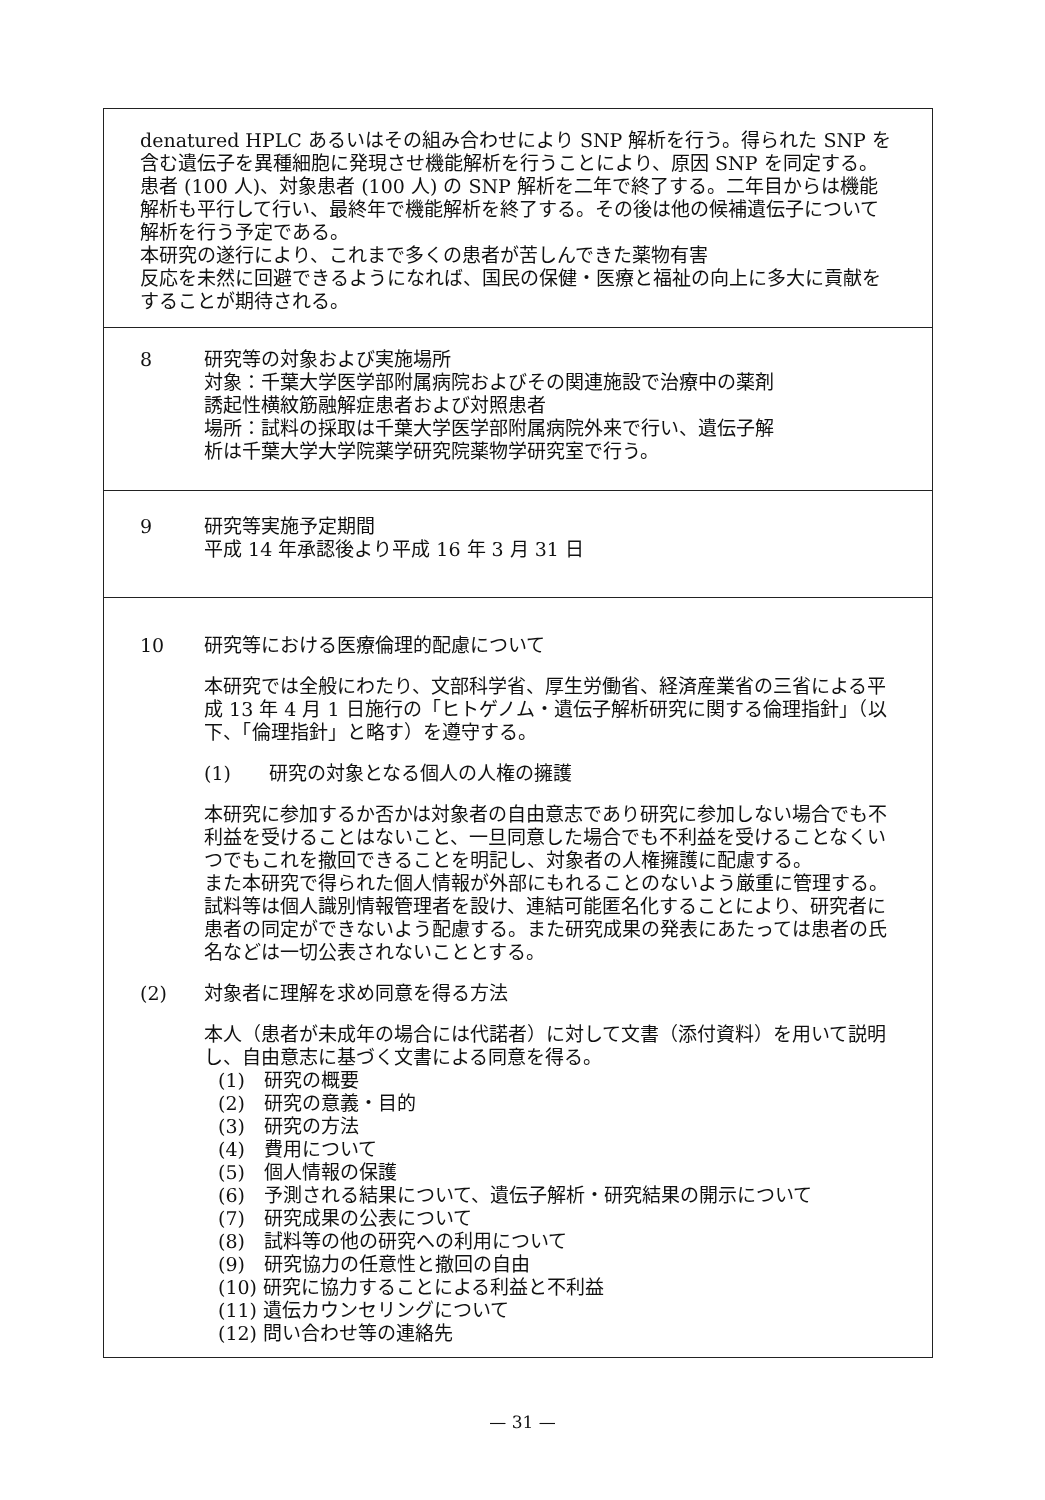denatured HPLC あるいはその組み合わせにより SNP 解析を行う。得られた SNP を含む遺伝子を異種細胞に発現させ機能解析を行うことにより、原因 SNP を同定する。患者 (100 人)、対象患者 (100 人) の SNP 解析を二年で終了する。二年目からは機能解析も平行して行い、最終年で機能解析を終了する。その後は他の候補遺伝子について解析を行う予定である。
本研究の遂行により、これまで多くの患者が苦しんできた薬物有害
反応を未然に回避できるようになれば、国民の保健・医療と福祉の向上に多大に貢献をすることが期待される。
8 研究等の対象および実施場所
対象：千葉大学医学部附属病院およびその関連施設で治療中の薬剤
誘起性横紋筋融解症患者および対照患者
場所：試料の採取は千葉大学医学部附属病院外来で行い、遺伝子解
析は千葉大学大学院薬学研究院薬物学研究室で行う。
9 研究等実施予定期間
平成 14 年承認後より平成 16 年 3 月 31 日
10 研究等における医療倫理的配慮について
本研究では全般にわたり、文部科学省、厚生労働省、経済産業省の三省による平成 13 年 4 月 1 日施行の「ヒトゲノム・遺伝子解析研究に関する倫理指針」（以下、「倫理指針」と略す）を遵守する。
(1)　　研究の対象となる個人の人権の擁護
本研究に参加するか否かは対象者の自由意志であり研究に参加しない場合でも不利益を受けることはないこと、一旦同意した場合でも不利益を受けることなくいつでもこれを撤回できることを明記し、対象者の人権擁護に配慮する。
また本研究で得られた個人情報が外部にもれることのないよう厳重に管理する。試料等は個人識別情報管理者を設け、連結可能匿名化することにより、研究者に患者の同定ができないよう配慮する。また研究成果の発表にあたっては患者の氏名などは一切公表されないこととする。
(2) 対象者に理解を求め同意を得る方法
本人（患者が未成年の場合には代諾者）に対して文書（添付資料）を用いて説明し、自由意志に基づく文書による同意を得る。
(1)　研究の概要
(2)　研究の意義・目的
(3)　研究の方法
(4)　費用について
(5)　個人情報の保護
(6)　予測される結果について、遺伝子解析・研究結果の開示について
(7)　研究成果の公表について
(8)　試料等の他の研究への利用について
(9)　研究協力の任意性と撤回の自由
(10) 研究に協力することによる利益と不利益
(11) 遺伝カウンセリングについて
(12) 問い合わせ等の連絡先
— 31 —